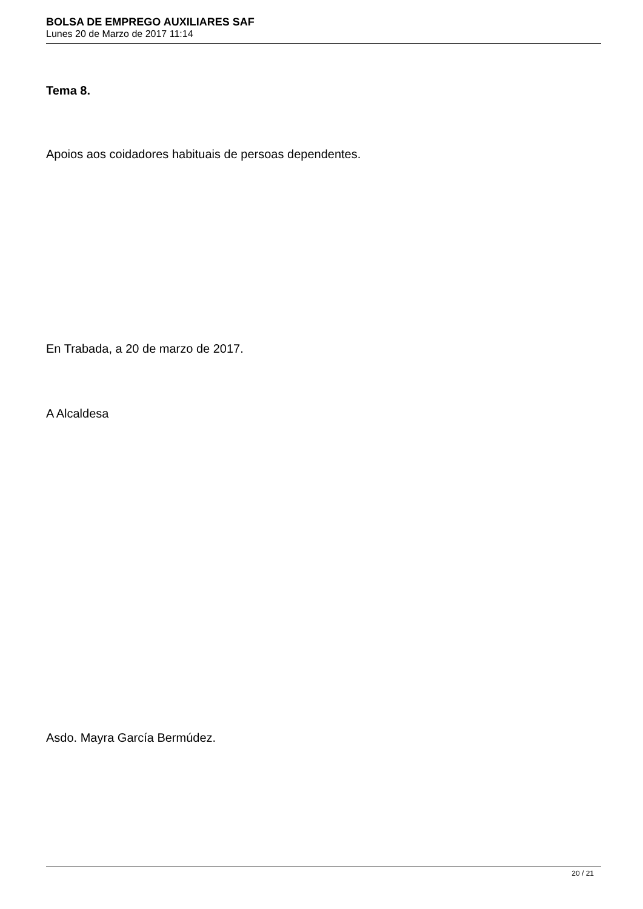BOLSA DE EMPREGO AUXILIARES SAF
Lunes 20 de Marzo de 2017 11:14
Tema 8.
Apoios aos coidadores habituais de persoas dependentes.
En Trabada, a 20 de marzo de 2017.
A Alcaldesa
Asdo. Mayra García Bermúdez.
20 / 21